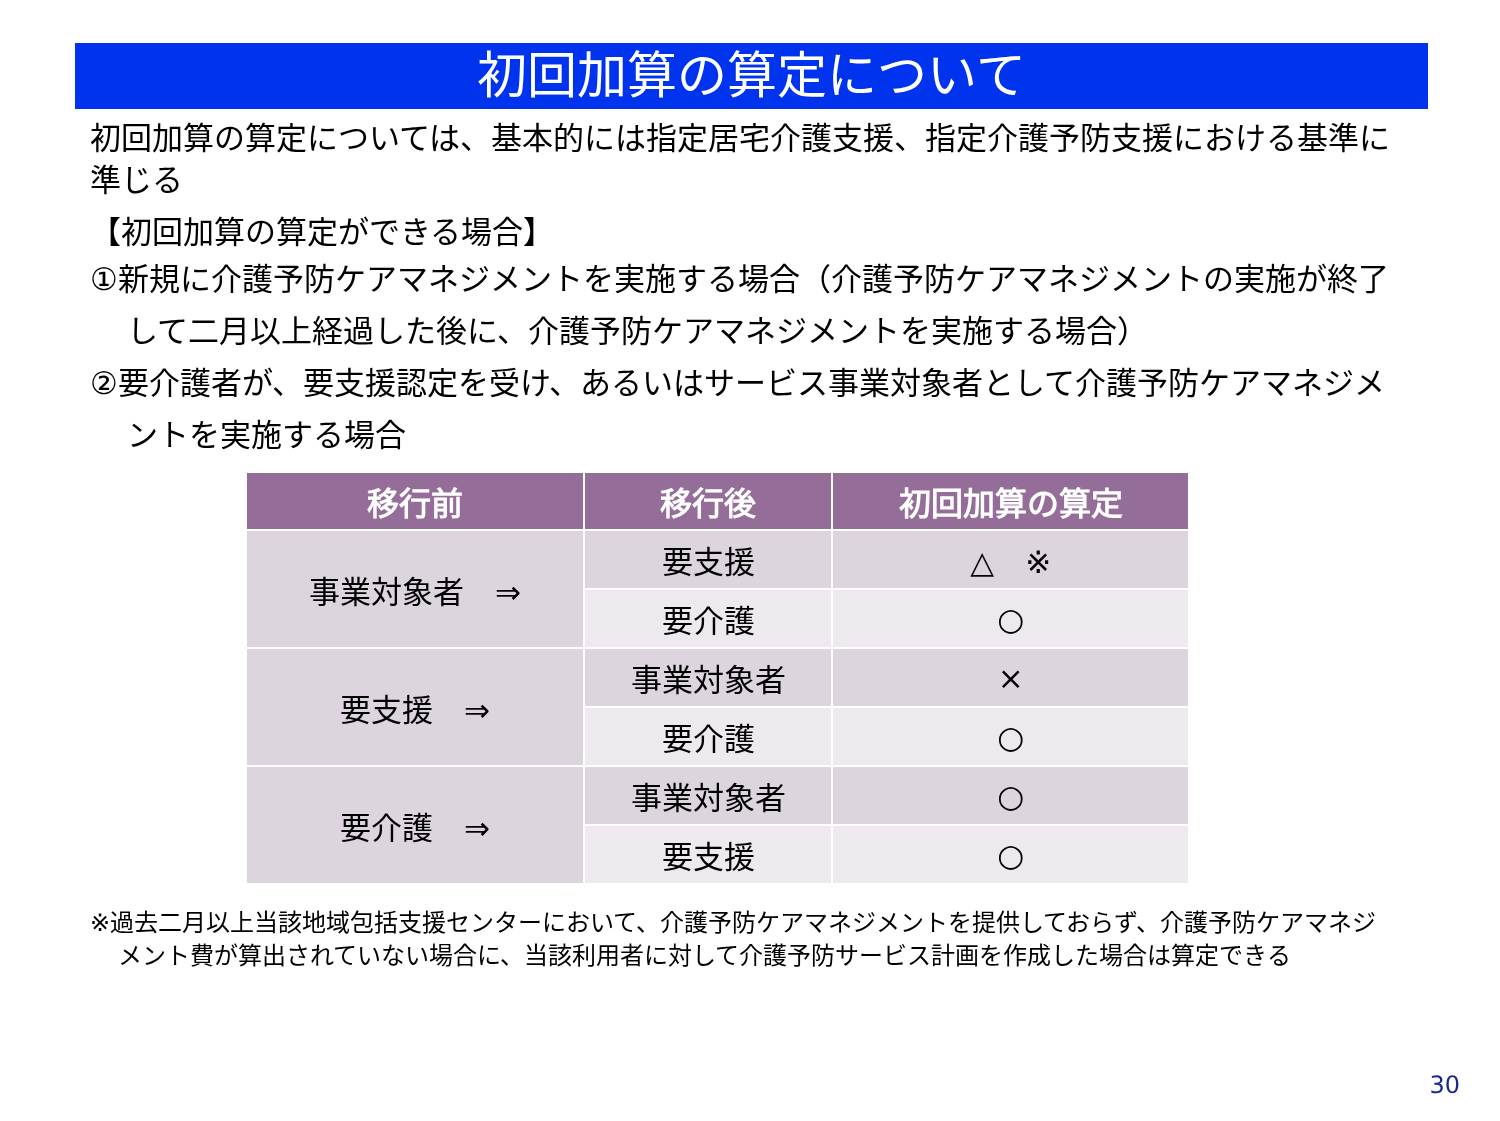初回加算の算定について
初回加算の算定については、基本的には指定居宅介護支援、指定介護予防支援における基準に準じる
【初回加算の算定ができる場合】
①新規に介護予防ケアマネジメントを実施する場合（介護予防ケアマネジメントの実施が終了して二月以上経過した後に、介護予防ケアマネジメントを実施する場合）
②要介護者が、要支援認定を受け、あるいはサービス事業対象者として介護予防ケアマネジメントを実施する場合
| 移行前 | 移行後 | 初回加算の算定 |
| --- | --- | --- |
| 事業対象者 ⇒ | 要支援 | △ ※ |
| | 要介護 | ○ |
| 要支援 ⇒ | 事業対象者 | × |
| | 要介護 | ○ |
| 要介護 ⇒ | 事業対象者 | ○ |
| | 要支援 | ○ |
※過去二月以上当該地域包括支援センターにおいて、介護予防ケアマネジメントを提供しておらず、介護予防ケアマネジメント費が算出されていない場合に、当該利用者に対して介護予防サービス計画を作成した場合は算定できる
30